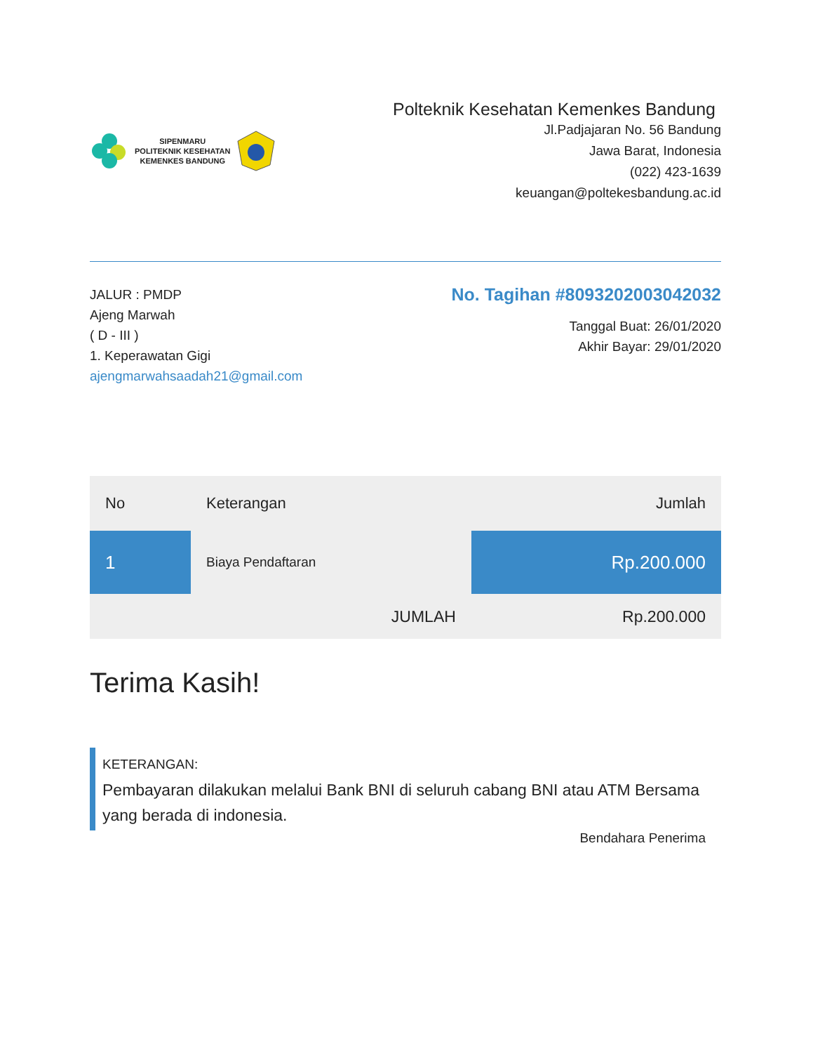SIPENMARU
POLITEKNIK KESEHATAN
KEMENKES BANDUNG
Polteknik Kesehatan Kemenkes Bandung
Jl.Padjajaran No. 56 Bandung
Jawa Barat, Indonesia
(022) 423-1639
keuangan@poltekesbandung.ac.id
JALUR : PMDP
Ajeng Marwah
( D - III )
1. Keperawatan Gigi
ajengmarwahsaadah21@gmail.com
No. Tagihan #8093202003042032
Tanggal Buat: 26/01/2020
Akhir Bayar: 29/01/2020
| No | Keterangan | Jumlah |
| --- | --- | --- |
| 1 | Biaya Pendaftaran | Rp.200.000 |
| | JUMLAH | Rp.200.000 |
Terima Kasih!
KETERANGAN:
Pembayaran dilakukan melalui Bank BNI di seluruh cabang BNI atau ATM Bersama yang berada di indonesia.
Bendahara Penerima